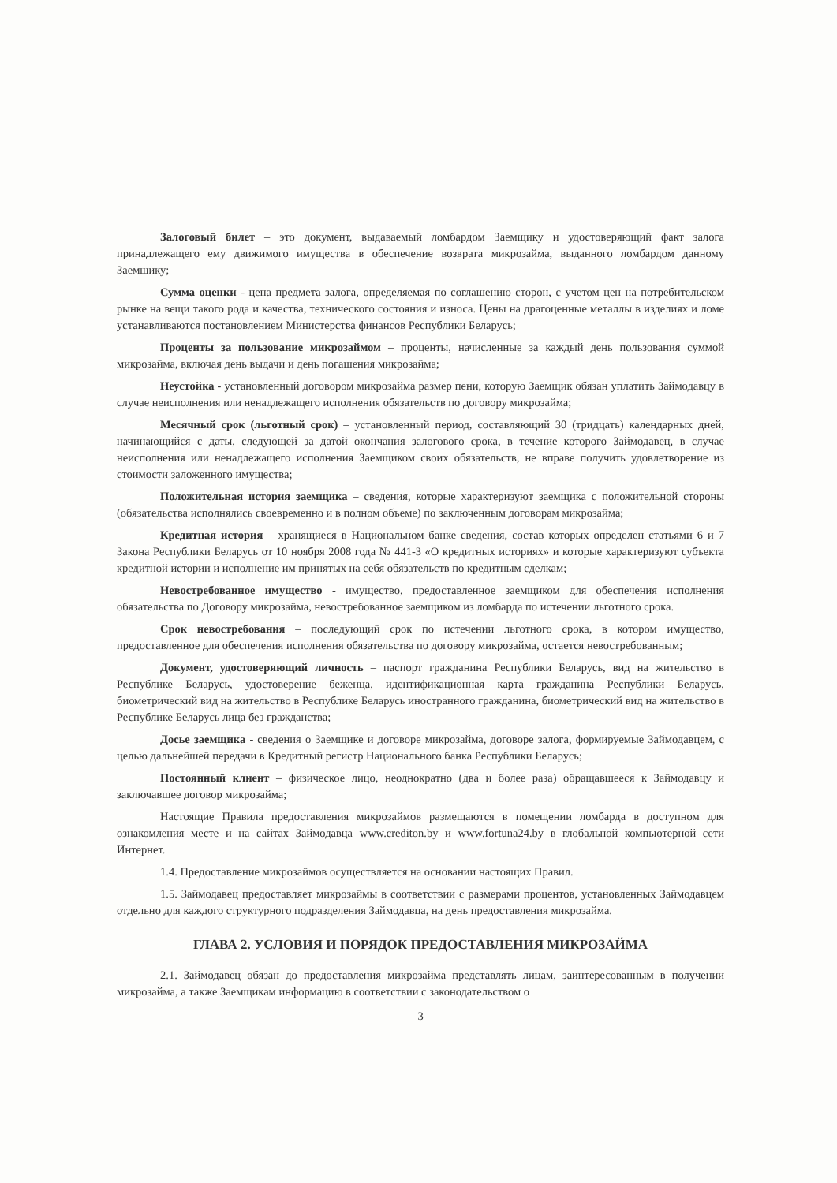Залоговый билет – это документ, выдаваемый ломбардом Заемщику и удостоверяющий факт залога принадлежащего ему движимого имущества в обеспечение возврата микрозайма, выданного ломбардом данному Заемщику;
Сумма оценки - цена предмета залога, определяемая по соглашению сторон, с учетом цен на потребительском рынке на вещи такого рода и качества, технического состояния и износа. Цены на драгоценные металлы в изделиях и ломе устанавливаются постановлением Министерства финансов Республики Беларусь;
Проценты за пользование микрозаймом – проценты, начисленные за каждый день пользования суммой микрозайма, включая день выдачи и день погашения микрозайма;
Неустойка - установленный договором микрозайма размер пени, которую Заемщик обязан уплатить Займодавцу в случае неисполнения или ненадлежащего исполнения обязательств по договору микрозайма;
Месячный срок (льготный срок) – установленный период, составляющий 30 (тридцать) календарных дней, начинающийся с даты, следующей за датой окончания залогового срока, в течение которого Займодавец, в случае неисполнения или ненадлежащего исполнения Заемщиком своих обязательств, не вправе получить удовлетворение из стоимости заложенного имущества;
Положительная история заемщика – сведения, которые характеризуют заемщика с положительной стороны (обязательства исполнялись своевременно и в полном объеме) по заключенным договорам микрозайма;
Кредитная история – хранящиеся в Национальном банке сведения, состав которых определен статьями 6 и 7 Закона Республики Беларусь от 10 ноября 2008 года № 441-З «О кредитных историях» и которые характеризуют субъекта кредитной истории и исполнение им принятых на себя обязательств по кредитным сделкам;
Невостребованное имущество - имущество, предоставленное заемщиком для обеспечения исполнения обязательства по Договору микрозайма, невостребованное заемщиком из ломбарда по истечении льготного срока.
Срок невостребования – последующий срок по истечении льготного срока, в котором имущество, предоставленное для обеспечения исполнения обязательства по договору микрозайма, остается невостребованным;
Документ, удостоверяющий личность – паспорт гражданина Республики Беларусь, вид на жительство в Республике Беларусь, удостоверение беженца, идентификационная карта гражданина Республики Беларусь, биометрический вид на жительство в Республике Беларусь иностранного гражданина, биометрический вид на жительство в Республике Беларусь лица без гражданства;
Досье заемщика - сведения о Заемщике и договоре микрозайма, договоре залога, формируемые Займодавцем, с целью дальнейшей передачи в Кредитный регистр Национального банка Республики Беларусь;
Постоянный клиент – физическое лицо, неоднократно (два и более раза) обращавшееся к Займодавцу и заключавшее договор микрозайма;
Настоящие Правила предоставления микрозаймов размещаются в помещении ломбарда в доступном для ознакомления месте и на сайтах Займодавца www.crediton.by и www.fortuna24.by в глобальной компьютерной сети Интернет.
1.4. Предоставление микрозаймов осуществляется на основании настоящих Правил.
1.5. Займодавец предоставляет микрозаймы в соответствии с размерами процентов, установленных Займодавцем отдельно для каждого структурного подразделения Займодавца, на день предоставления микрозайма.
ГЛАВА 2. УСЛОВИЯ И ПОРЯДОК ПРЕДОСТАВЛЕНИЯ МИКРОЗАЙМА
2.1. Займодавец обязан до предоставления микрозайма представлять лицам, заинтересованным в получении микрозайма, а также Заемщикам информацию в соответствии с законодательством о
3